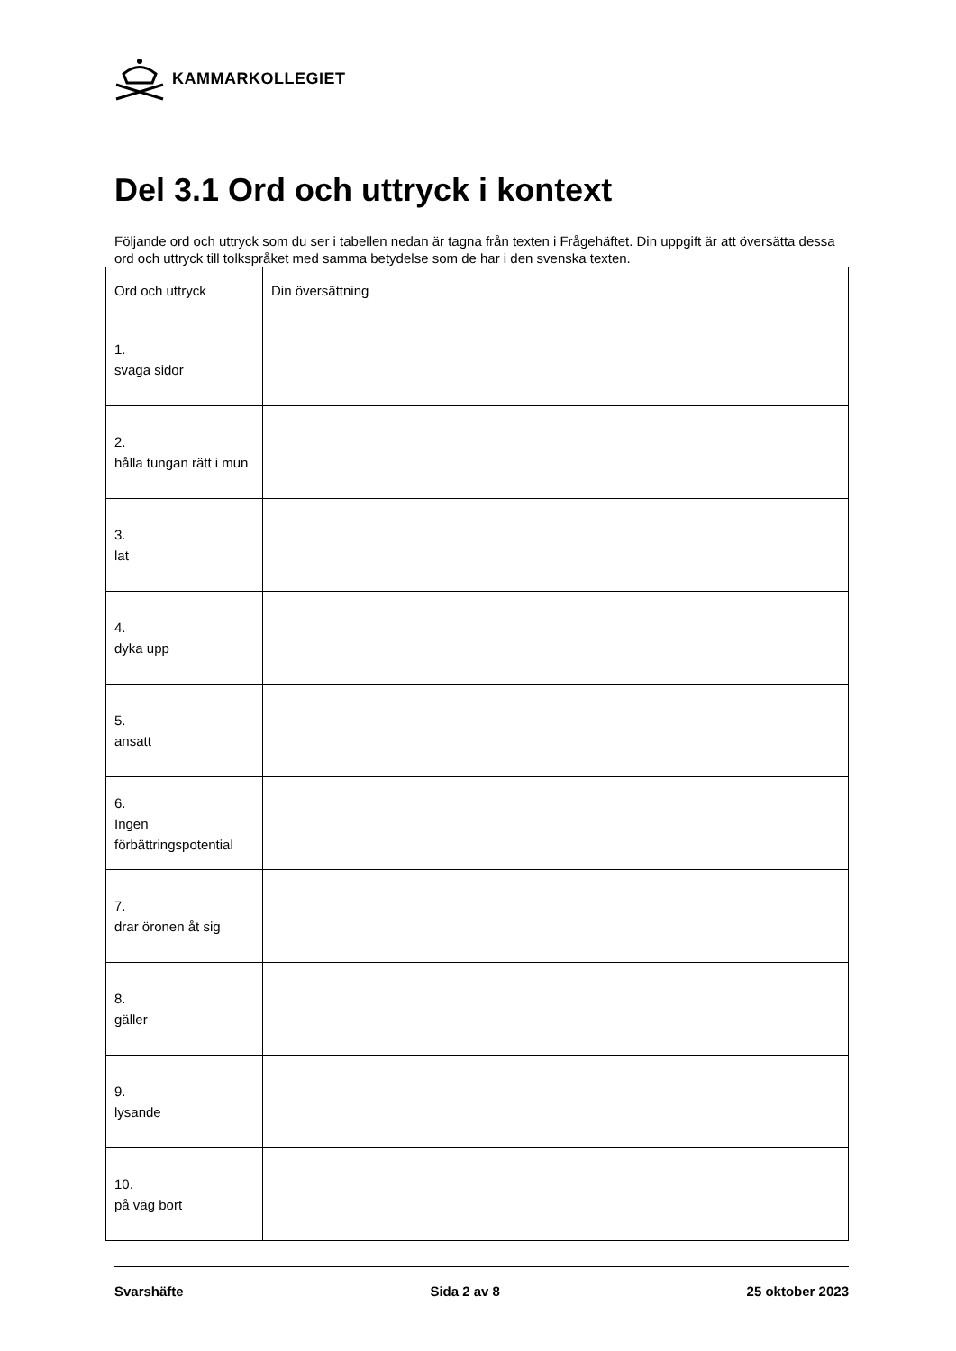KAMMARKOLLEGIET
Del 3.1 Ord och uttryck i kontext
Följande ord och uttryck som du ser i tabellen nedan är tagna från texten i Frågehäftet. Din uppgift är att översätta dessa ord och uttryck till tolkspråket med samma betydelse som de har i den svenska texten.
| Ord och uttryck | Din översättning |
| --- | --- |
| 1. svaga sidor | |
| 2. hålla tungan rätt i mun | |
| 3. lat | |
| 4. dyka upp | |
| 5. ansatt | |
| 6. Ingen förbättringspotential | |
| 7. drar öronen åt sig | |
| 8. gäller | |
| 9. lysande | |
| 10. på väg bort | |
Svarshäfte Sida 2 av 8 25 oktober 2023